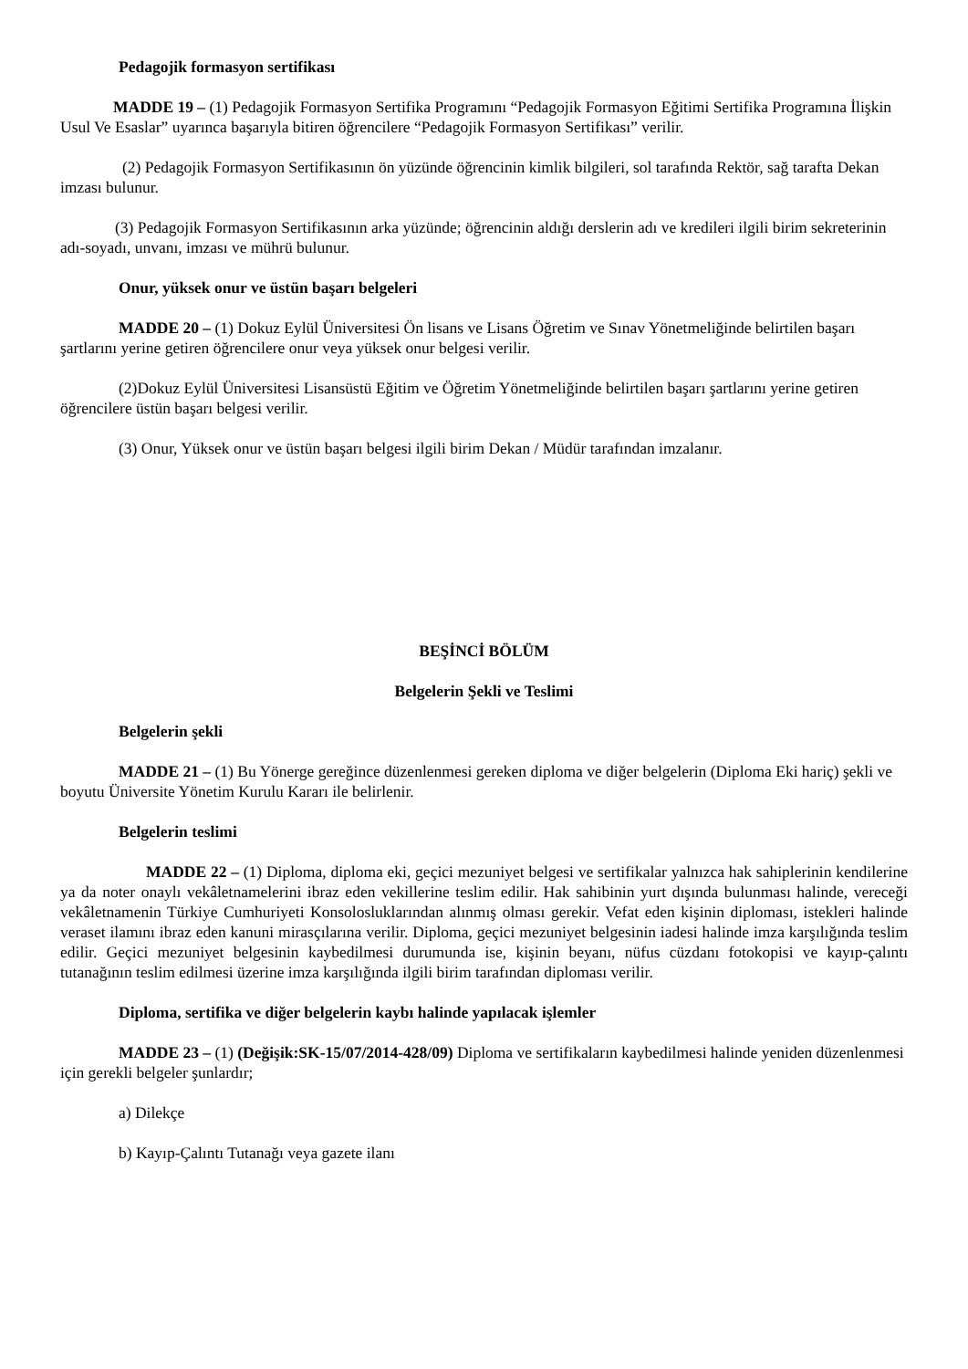Pedagojik formasyon sertifikası
MADDE 19 – (1) Pedagojik Formasyon Sertifika Programını “Pedagojik Formasyon Eğitimi Sertifika Programına İlişkin Usul Ve Esaslar” uyarınca başarıyla bitiren öğrencilere “Pedagojik Formasyon Sertifikası” verilir.
(2) Pedagojik Formasyon Sertifikasının ön yüzünde öğrencinin kimlik bilgileri, sol tarafında Rektör, sağ tarafta Dekan imzası bulunur.
(3) Pedagojik Formasyon Sertifikasının arka yüzünde; öğrencinin aldığı derslerin adı ve kredileri ilgili birim sekreterinin adı-soyadı, unvanı, imzası ve mührü bulunur.
Onur, yüksek onur ve üstün başarı belgeleri
MADDE 20 – (1) Dokuz Eylül Üniversitesi Ön lisans ve Lisans Öğretim ve Sınav Yönetmeliğinde belirtilen başarı şartlarını yerine getiren öğrencilere onur veya yüksek onur belgesi verilir.
(2)Dokuz Eylül Üniversitesi Lisansüstü Eğitim ve Öğretim Yönetmeliğinde belirtilen başarı şartlarını yerine getiren öğrencilere üstün başarı belgesi verilir.
(3) Onur, Yüksek onur ve üstün başarı belgesi ilgili birim Dekan / Müdür tarafından imzalanır.
BEŞİNCİ BÖLÜM
Belgelerin Şekli ve Teslimi
Belgelerin şekli
MADDE 21 – (1) Bu Yönerge gereğince düzenlenmesi gereken diploma ve diğer belgelerin (Diploma Eki hariç) şekli ve boyutu Üniversite Yönetim Kurulu Kararı ile belirlenir.
Belgelerin teslimi
MADDE 22 – (1) Diploma, diploma eki, geçici mezuniyet belgesi ve sertifikalar yalnızca hak sahiplerinin kendilerine ya da noter onaylı vekâletnamelerini ibraz eden vekillerine teslim edilir. Hak sahibinin yurt dışında bulunması halinde, vereceği vekâletnamenin Türkiye Cumhuriyeti Konsolosluklarından alınmış olması gerekir. Vefat eden kişinin diploması, istekleri halinde veraset ilamını ibraz eden kanuni mirasçılarına verilir. Diploma, geçici mezuniyet belgesinin iadesi halinde imza karşılığında teslim edilir. Geçici mezuniyet belgesinin kaybedilmesi durumunda ise, kişinin beyanı, nüfus cüzdanı fotokopisi ve kayıp-çalıntı tutanağının teslim edilmesi üzerine imza karşılığında ilgili birim tarafından diploması verilir.
Diploma, sertifika ve diğer belgelerin kaybı halinde yapılacak işlemler
MADDE 23 – (1) (Değişik:SK-15/07/2014-428/09) Diploma ve sertifikaların kaybedilmesi halinde yeniden düzenlenmesi için gerekli belgeler şunlardır;
a) Dilekçe
b) Kayıp-Çalıntı Tutanağı veya gazete ilanı